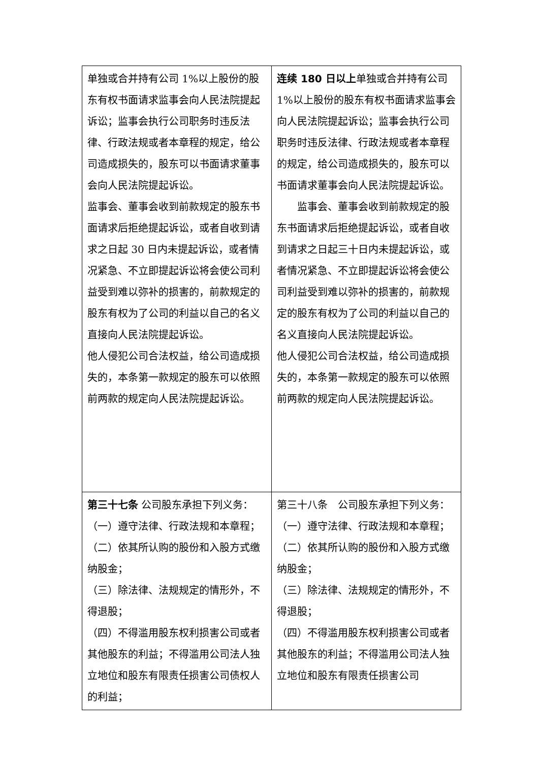| 单独或合并持有公司 1%以上股份的股东有权书面请求监事会向人民法院提起诉讼；监事会执行公司职务时违反法律、行政法规或者本章程的规定，给公司造成损失的，股东可以书面请求董事会向人民法院提起诉讼。 监事会、董事会收到前款规定的股东书面请求后拒绝提起诉讼，或者自收到请求之日起 30 日内未提起诉讼，或者情况紧急、不立即提起诉讼将会使公司利益受到难以弥补的损害的，前款规定的股东有权为了公司的利益以自己的名义直接向人民法院提起诉讼。 他人侵犯公司合法权益，给公司造成损失的，本条第一款规定的股东可以依照前两款的规定向人民法院提起诉讼。 | 连续 180 日以上 单独或合并持有公司 1%以上股份的股东有权书面请求监事会向人民法院提起诉讼；监事会执行公司职务时违反法律、行政法规或者本章程的规定，给公司造成损失的，股东可以书面请求董事会向人民法院提起诉讼。 监事会、董事会收到前款规定的股东书面请求后拒绝提起诉讼，或者自收到请求之日起三十日内未提起诉讼，或者情况紧急、不立即提起诉讼将会使公司利益受到难以弥补的损害的，前款规定的股东有权为了公司的利益以自己的名义直接向人民法院提起诉讼。 他人侵犯公司合法权益，给公司造成损失的，本条第一款规定的股东可以依照前两款的规定向人民法院提起诉讼。 |
| 第三十七条 公司股东承担下列义务： （一）遵守法律、行政法规和本章程； （二）依其所认购的股份和入股方式缴纳股金； （三）除法律、法规规定的情形外，不得退股； （四）不得滥用股东权利损害公司或者其他股东的利益；不得滥用公司法人独立地位和股东有限责任损害公司债权人的利益； | 第三十八条 公司股东承担下列义务： （一）遵守法律、行政法规和本章程； （二）依其所认购的股份和入股方式缴纳股金； （三）除法律、法规规定的情形外，不得退股； （四）不得滥用股东权利损害公司或者其他股东的利益；不得滥用公司法人独立地位和股东有限责任损害公司 |